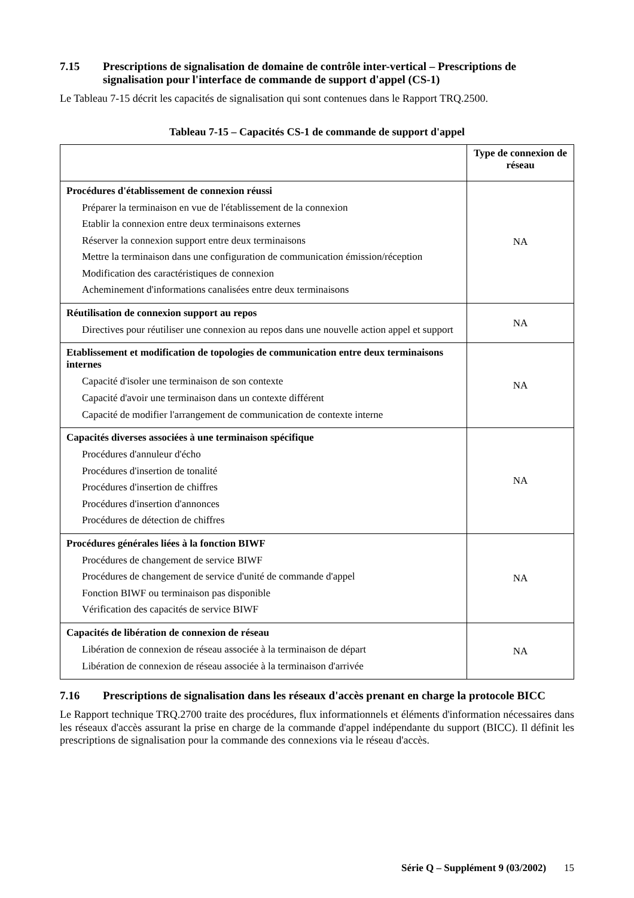7.15 Prescriptions de signalisation de domaine de contrôle inter-vertical – Prescriptions de signalisation pour l'interface de commande de support d'appel (CS-1)
Le Tableau 7-15 décrit les capacités de signalisation qui sont contenues dans le Rapport TRQ.2500.
Tableau 7-15 – Capacités CS-1 de commande de support d'appel
| | Type de connexion de réseau |
| --- | --- |
| Procédures d'établissement de connexion réussi Préparer la terminaison en vue de l'établissement de la connexion Etablir la connexion entre deux terminaisons externes Réserver la connexion support entre deux terminaisons Mettre la terminaison dans une configuration de communication émission/réception Modification des caractéristiques de connexion Acheminement d'informations canalisées entre deux terminaisons | NA |
| Réutilisation de connexion support au repos Directives pour réutiliser une connexion au repos dans une nouvelle action appel et support | NA |
| Etablissement et modification de topologies de communication entre deux terminaisons internes Capacité d'isoler une terminaison de son contexte Capacité d'avoir une terminaison dans un contexte différent Capacité de modifier l'arrangement de communication de contexte interne | NA |
| Capacités diverses associées à une terminaison spécifique Procédures d'annuleur d'écho Procédures d'insertion de tonalité Procédures d'insertion de chiffres Procédures d'insertion d'annonces Procédures de détection de chiffres | NA |
| Procédures générales liées à la fonction BIWF Procédures de changement de service BIWF Procédures de changement de service d'unité de commande d'appel Fonction BIWF ou terminaison pas disponible Vérification des capacités de service BIWF | NA |
| Capacités de libération de connexion de réseau Libération de connexion de réseau associée à la terminaison de départ Libération de connexion de réseau associée à la terminaison d'arrivée | NA |
7.16 Prescriptions de signalisation dans les réseaux d'accès prenant en charge la protocole BICC
Le Rapport technique TRQ.2700 traite des procédures, flux informationnels et éléments d'information nécessaires dans les réseaux d'accès assurant la prise en charge de la commande d'appel indépendante du support (BICC). Il définit les prescriptions de signalisation pour la commande des connexions via le réseau d'accès.
Série Q – Supplément 9 (03/2002) 15